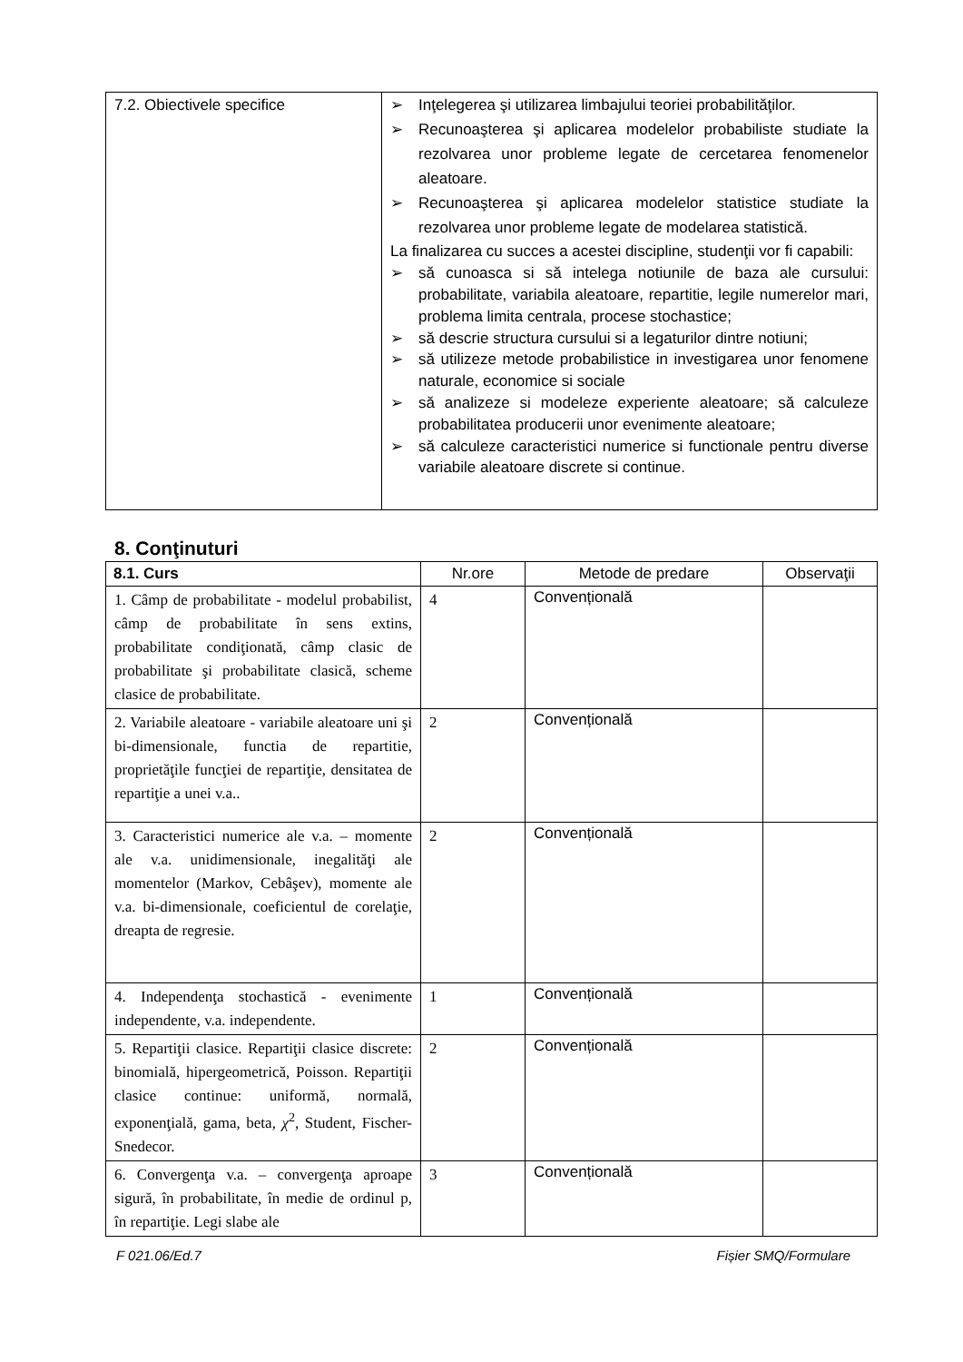| 7.2. Obiectivele specifice | ➢ Inţelegerea şi utilizarea limbajului teoriei probabilităţilor. ➢ Recunoaşterea şi aplicarea modelelor probabiliste studiate la rezolvarea unor probleme legate de cercetarea fenomenelor aleatoare. ➢ Recunoaşterea şi aplicarea modelelor statistice studiate la rezolvarea unor probleme legate de modelarea statistică. La finalizarea cu succes a acestei discipline, studenţii vor fi capabili: ➢ să cunoasca si să intelega notiunile de baza ale cursului: probabilitate, variabila aleatoare, repartitie, legile numerelor mari, problema limita centrala, procese stochastice; ➢ să descrie structura cursului si a legaturilor dintre notiuni; ➢ să utilizeze metode probabilistice in investigarea unor fenomene naturale, economice si sociale ➢ să analizeze si modeleze experiente aleatoare; să calculeze probabilitatea producerii unor evenimente aleatoare; ➢ să calculeze caracteristici numerice si functionale pentru diverse variabile aleatoare discrete si continue. |
8. Conţinuturi
| 8.1. Curs | Nr.ore | Metode de predare | Observaţii |
| --- | --- | --- | --- |
| 1. Câmp de probabilitate - modelul probabilist, câmp de probabilitate în sens extins, probabilitate condiţionată, câmp clasic de probabilitate şi probabilitate clasică, scheme clasice de probabilitate. | 4 | Convențională | |
| 2. Variabile aleatoare - variabile aleatoare uni şi bi-dimensionale, functia de repartitie, proprietăţile funcţiei de repartiţie, densitatea de repartiţie a unei v.a.. | 2 | Convențională | |
| 3. Caracteristici numerice ale v.a. – momente ale v.a. unidimensionale, inegalităţi ale momentelor (Markov, Cebâşev), momente ale v.a. bi-dimensionale, coeficientul de corelaţie, dreapta de regresie. | 2 | Convențională | |
| 4. Independenţa stochastică - evenimente independente, v.a. independente. | 1 | Convențională | |
| 5. Repartiţii clasice. Repartiţii clasice discrete: binomială, hipergeometrică, Poisson. Repartiţii clasice continue: uniformă, normală, exponenţială, gama, beta, χ<sup>2</sup>, Student, Fischer-Snedecor. | 2 | Convențională | |
| 6. Convergenţa v.a. – convergenţa aproape sigură, în probabilitate, în medie de ordinul p, în repartiţie. Legi slabe ale | 3 | Convențională | |
F 021.06/Ed.7 Fișier SMQ/Formulare